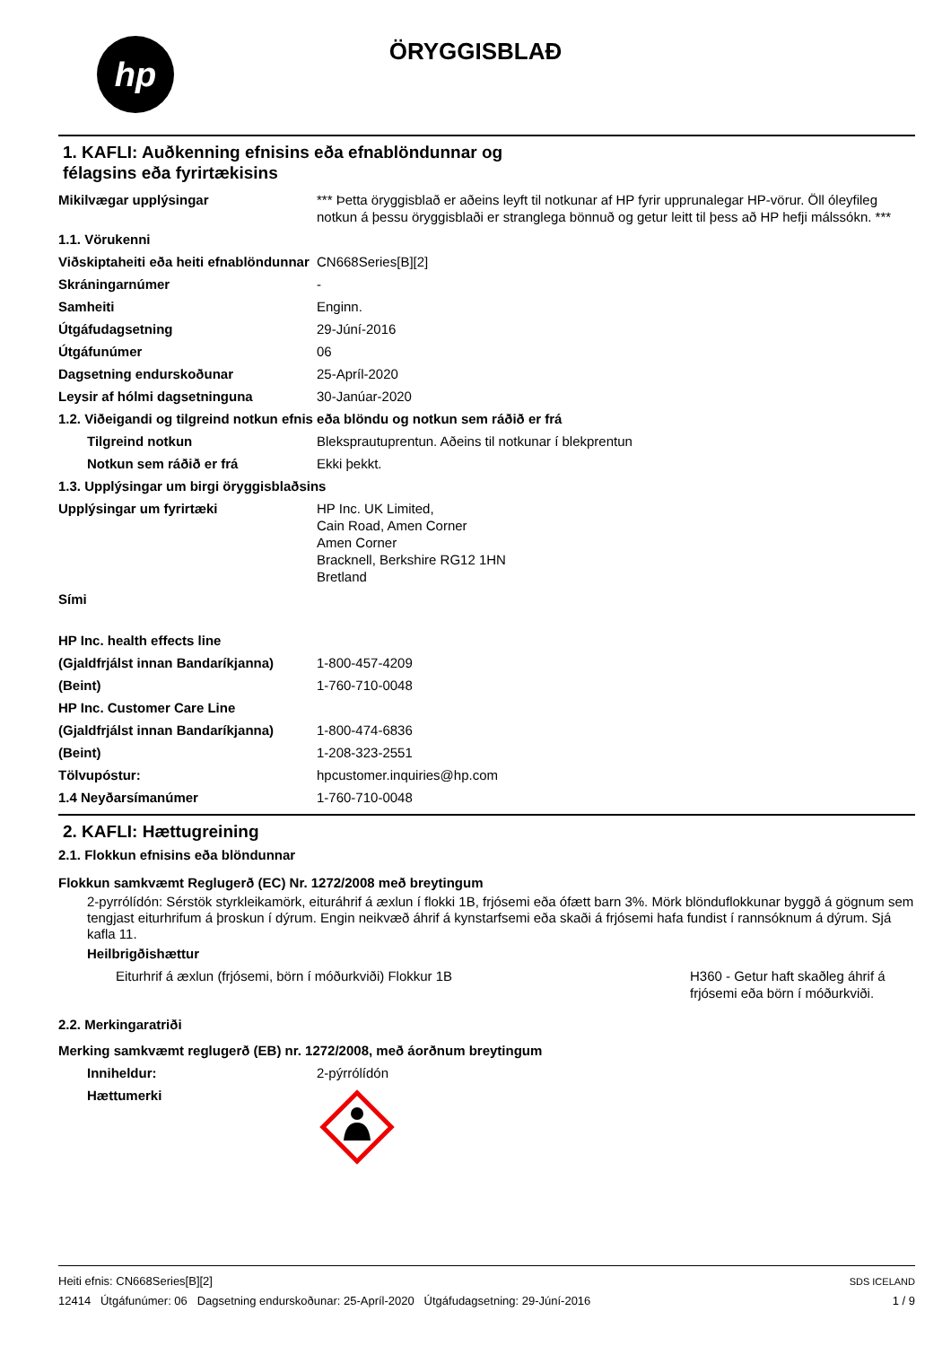hp
ÖRYGGISBLAÐ
1. KAFLI: Auðkenning efnisins eða efnablöndunnar og
félagsins eða fyrirtækisins
| Mikilvægar upplýsingar | *** Þetta öryggisblað er aðeins leyft til notkunar af HP fyrir upprunalegar HP-vörur. Öll óleyfileg notkun á þessu öryggisblaði er stranglega bönnuð og getur leitt til þess að HP hefji málssókn. *** |
| 1.1. Vörukenni | |
| Viðskiptaheiti eða heiti efnablöndunnar | CN668Series[B][2] |
| Skráningarnúmer | - |
| Samheiti | Enginn. |
| Útgáfudagsetning | 29-Júní-2016 |
| Útgáfunúmer | 06 |
| Dagsetning endurskoðunar | 25-Apríl-2020 |
| Leysir af hólmi dagsetninguna | 30-Janúar-2020 |
| 1.2. Viðeigandi og tilgreind notkun efnis eða blöndu og notkun sem ráðið er frá | |
| Tilgreind notkun | Bleksprautuprentun. Aðeins til notkunar í blekprentun |
| Notkun sem ráðið er frá | Ekki þekkt. |
| 1.3. Upplýsingar um birgi öryggisblaðsins | |
| Upplýsingar um fyrirtæki | HP Inc. UK Limited, Cain Road, Amen Corner Amen Corner Bracknell, Berkshire RG12 1HN Bretland |
| Sími | |
| HP Inc. health effects line | |
| (Gjaldfrjálst innan Bandaríkjanna) | 1-800-457-4209 |
| (Beint) | 1-760-710-0048 |
| HP Inc. Customer Care Line | |
| (Gjaldfrjálst innan Bandaríkjanna) | 1-800-474-6836 |
| (Beint) | 1-208-323-2551 |
| Tölvupóstur: | hpcustomer.inquiries@hp.com |
| 1.4 Neyðarsímanúmer | 1-760-710-0048 |
2. KAFLI: Hættugreining
2.1. Flokkun efnisins eða blöndunnar
Flokkun samkvæmt Reglugerð (EC) Nr. 1272/2008 með breytingum
2-pyrrólídón: Sérstök styrkleikamörk, eituráhrif á æxlun í flokki 1B, frjósemi eða ófætt barn 3%. Mörk blönduflokkunar byggð á gögnum sem tengjast eiturhrifum á þroskun í dýrum. Engin neikvæð áhrif á kynstarfsemi eða skaði á frjósemi hafa fundist í rannsóknum á dýrum. Sjá kafla 11.
Heilbrigðishættur
| Eiturhrif á æxlun (frjósemi, börn í móðurkviði) Flokkur 1B | H360 - Getur haft skaðleg áhrif á frjósemi eða börn í móðurkviði. |
2.2. Merkingaratriði
Merking samkvæmt reglugerð (EB) nr. 1272/2008, með áorðnum breytingum
| Inniheldur: | 2-pýrrólídón |
| Hættumerki | |
Heiti efnis: CN668Series[B][2]
12414 Útgáfunúmer: 06 Dagsetning endurskoðunar: 25-Apríl-2020 Útgáfudagsetning: 29-Júní-2016
SDS ICELAND
1 / 9